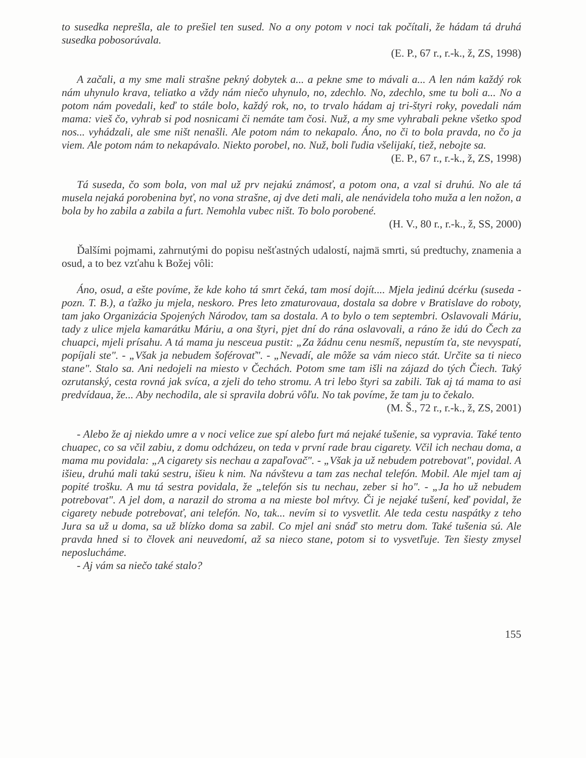to susedka neprešla, ale to prešiel ten sused. No a ony potom v noci tak počítali, že hádam tá druhá susedka pobosorúvala.
(E. P., 67 r., r.-k., ž, ZS, 1998)
A začali, a my sme mali strašne pekný dobytek a... a pekne sme to mávali a... A len nám každý rok nám uhynulo krava, teliatko a vždy nám niečo uhynulo, no, zdechlo. No, zdechlo, sme tu boli a... No a potom nám povedali, keď to stále bolo, každý rok, no, to trvalo hádam aj tri-štyri roky, povedali nám mama: vieš čo, vyhrab si pod nosnicami či nemáte tam čosi. Nuž, a my sme vyhrabali pekne všetko spod nos... vyhádzali, ale sme ništ nenašli. Ale potom nám to nekapalo. Áno, no či to bola pravda, no čo ja viem. Ale potom nám to nekapávalo. Niekto porobel, no. Nuž, boli ľudia všelijakí, tiež, nebojte sa.
(E. P., 67 r., r.-k., ž, ZS, 1998)
Tá suseda, čo som bola, von mal už prv nejakú známosť, a potom ona, a vzal si druhú. No ale tá musela nejaká porobenina byť, no vona strašne, aj dve deti mali, ale nenávidela toho muža a len nožon, a bola by ho zabila a zabila a furt. Nemohla vubec ništ. To bolo porobené.
(H. V., 80 r., r.-k., ž, SS, 2000)
Ďalšími pojmami, zahrnutými do popisu nešťastných udalostí, najmä smrti, sú predtuchy, znamenia a osud, a to bez vzťahu k Božej vôli:
Áno, osud, a ešte povíme, že kde koho tá smrt čeká, tam mosí dojít.... Mjela jedinú dcérku (suseda - pozn. T. B.), a ťažko ju mjela, neskoro. Pres leto zmaturovaua, dostala sa dobre v Bratislave do roboty, tam jako Organizácia Spojených Národov, tam sa dostala. A to bylo o tem septembri. Oslavovali Máriu, tady z ulice mjela kamarátku Máriu, a ona štyri, pjet dní do rána oslavovali, a ráno že idú do Čech za chuapci, mjeli prísahu. A tá mama ju nesceua pustit: „Za žádnu cenu nesmíš, nepustím ťa, ste nevyspatí, popíjali ste". - „Však ja nebudem šoférovať". - „Nevadí, ale môže sa vám nieco stát. Určite sa ti nieco stane". Stalo sa. Ani nedojeli na miesto v Čechách. Potom sme tam išli na zájazd do tých Čiech. Taký ozrutanský, cesta rovná jak svíca, a zjeli do teho stromu. A tri lebo štyri sa zabili. Tak aj tá mama to asi predvídaua, že... Aby nechodila, ale si spravila dobrú vôľu. No tak povíme, že tam ju to čekalo.
(M. Š., 72 r., r.-k., ž, ZS, 2001)
- Alebo že aj niekdo umre a v noci velice zue spí alebo furt má nejaké tušenie, sa vypravia. Také tento chuapec, co sa včil zabiu, z domu odcházeu, on teda v první rade brau cigarety. Včil ich nechau doma, a mama mu povidala: „A cigarety sis nechau a zapaľovač". - „Však ja už nebudem potrebovat", povidal. A išieu, druhú mali takú sestru, išieu k nim. Na návštevu a tam zas nechal telefón. Mobil. Ale mjel tam aj popité trošku. A mu tá sestra povidala, že „telefón sis tu nechau, zeber si ho". - „Ja ho už nebudem potrebovat". A jel dom, a narazil do stroma a na mieste bol mŕtvy. Či je nejaké tušení, keď povidal, že cigarety nebude potrebovať, ani telefón. No, tak... nevím si to vysvetlit. Ale teda cestu naspátky z teho Jura sa už u doma, sa už blízko doma sa zabil. Co mjel ani snáď sto metru dom. Také tušenia sú. Ale pravda hned si to človek ani neuvedomí, až sa nieco stane, potom si to vysvetľuje. Ten šiesty zmysel neposlucháme.
- Aj vám sa niečo také stalo?
155